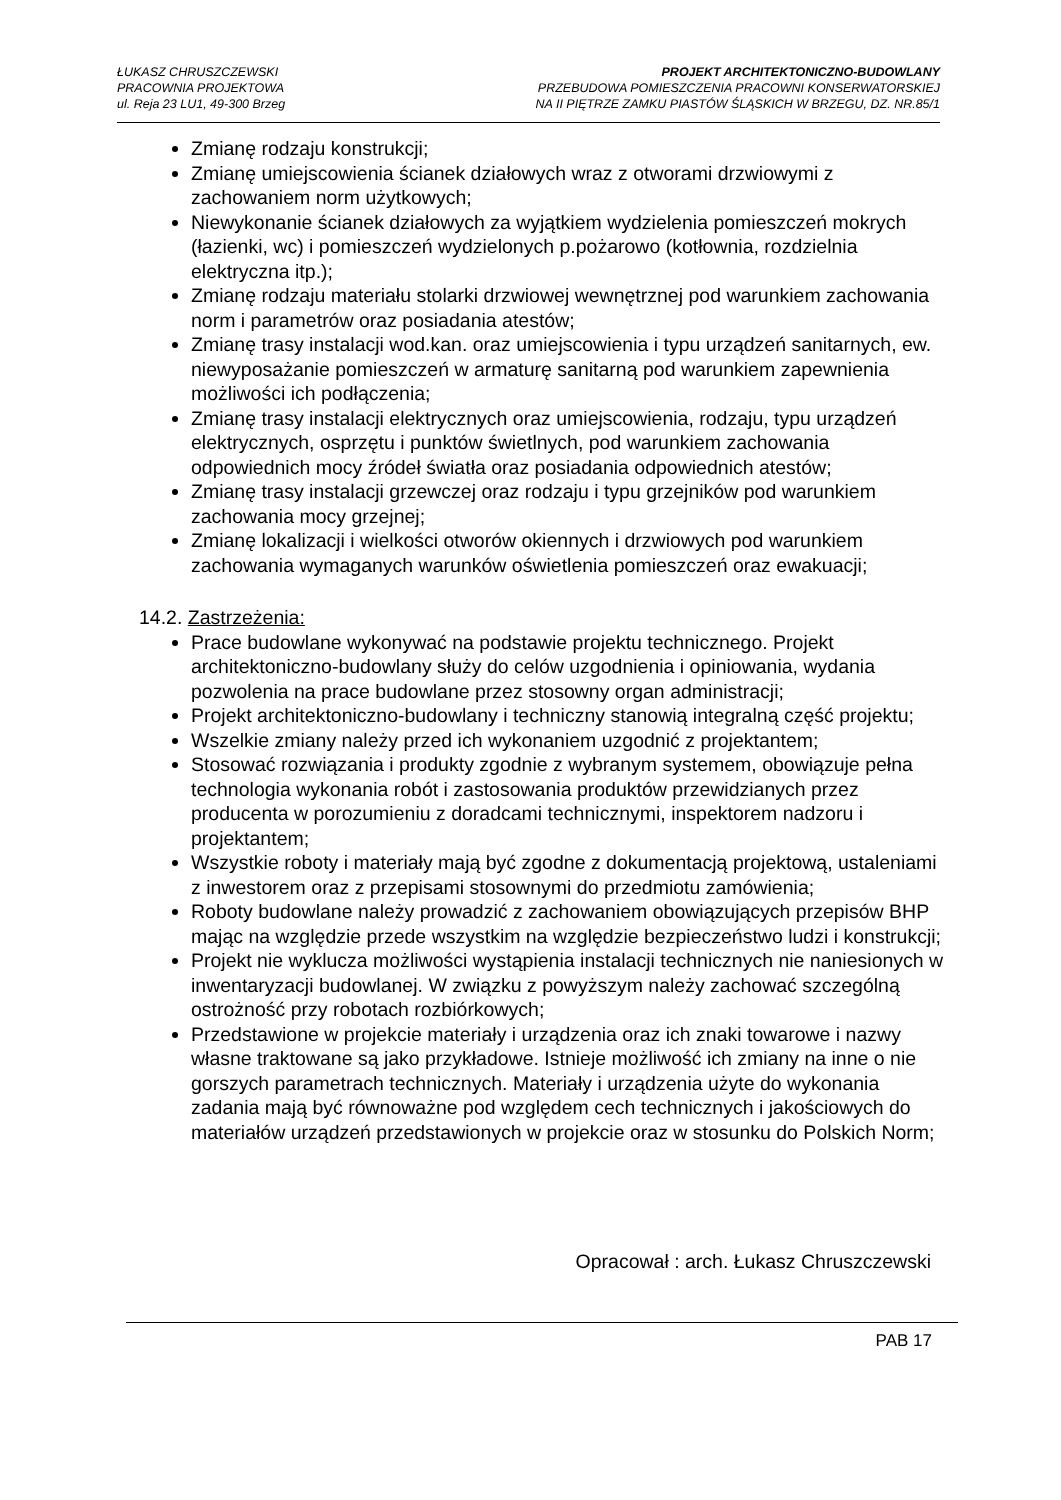ŁUKASZ CHRUSZCZEWSKI
PRACOWNIA PROJEKTOWA
ul. Reja 23 LU1, 49-300 Brzeg
PROJEKT ARCHITEKTONICZNO-BUDOWLANY
PRZEBUDOWA POMIESZCZENIA PRACOWNI KONSERWATORSKIEJ
NA II PIĘTRZE ZAMKU PIASTÓW ŚLĄSKICH W BRZEGU, DZ. NR.85/1
Zmianę rodzaju konstrukcji;
Zmianę umiejscowienia ścianek działowych wraz z otworami drzwiowymi z zachowaniem norm użytkowych;
Niewykonanie ścianek działowych za wyjątkiem wydzielenia pomieszczeń mokrych (łazienki, wc) i pomieszczeń wydzielonych p.pożarowo (kotłownia, rozdzielnia elektryczna itp.);
Zmianę rodzaju materiału stolarki drzwiowej wewnętrznej pod warunkiem zachowania norm i parametrów oraz posiadania atestów;
Zmianę trasy instalacji wod.kan. oraz umiejscowienia i typu urządzeń sanitarnych, ew. niewyposażanie pomieszczeń w armaturę sanitarną pod warunkiem zapewnienia możliwości ich podłączenia;
Zmianę trasy instalacji elektrycznych oraz umiejscowienia, rodzaju, typu urządzeń elektrycznych, osprzętu i punktów świetlnych, pod warunkiem zachowania odpowiednich mocy źródeł światła oraz posiadania odpowiednich atestów;
Zmianę trasy instalacji grzewczej oraz rodzaju i typu grzejników pod warunkiem zachowania mocy grzejnej;
Zmianę lokalizacji i wielkości otworów okiennych i drzwiowych pod warunkiem zachowania wymaganych warunków oświetlenia pomieszczeń oraz ewakuacji;
14.2. Zastrzeżenia:
Prace budowlane wykonywać na podstawie projektu technicznego. Projekt architektoniczno-budowlany służy do celów uzgodnienia i opiniowania, wydania pozwolenia na prace budowlane przez stosowny organ administracji;
Projekt architektoniczno-budowlany i techniczny stanowią integralną część projektu;
Wszelkie zmiany należy przed ich wykonaniem uzgodnić z projektantem;
Stosować rozwiązania i produkty zgodnie z wybranym systemem, obowiązuje pełna technologia wykonania robót i zastosowania produktów przewidzianych przez producenta w porozumieniu z doradcami technicznymi, inspektorem nadzoru i projektantem;
Wszystkie roboty i materiały mają być zgodne z dokumentacją projektową, ustaleniami z inwestorem oraz z przepisami stosownymi do przedmiotu zamówienia;
Roboty budowlane należy prowadzić z zachowaniem obowiązujących przepisów BHP mając na względzie przede wszystkim na względzie bezpieczeństwo ludzi i konstrukcji;
Projekt nie wyklucza możliwości wystąpienia instalacji technicznych nie naniesionych w inwentaryzacji budowlanej. W związku z powyższym należy zachować szczególną ostrożność przy robotach rozbiórkowych;
Przedstawione w projekcie materiały i urządzenia oraz ich znaki towarowe i nazwy własne traktowane są jako przykładowe. Istnieje możliwość ich zmiany na inne o nie gorszych parametrach technicznych. Materiały i urządzenia użyte do wykonania zadania mają być równoważne pod względem cech technicznych i jakościowych do materiałów urządzeń przedstawionych w projekcie oraz w stosunku do Polskich Norm;
Opracował : arch. Łukasz Chruszczewski
PAB 17